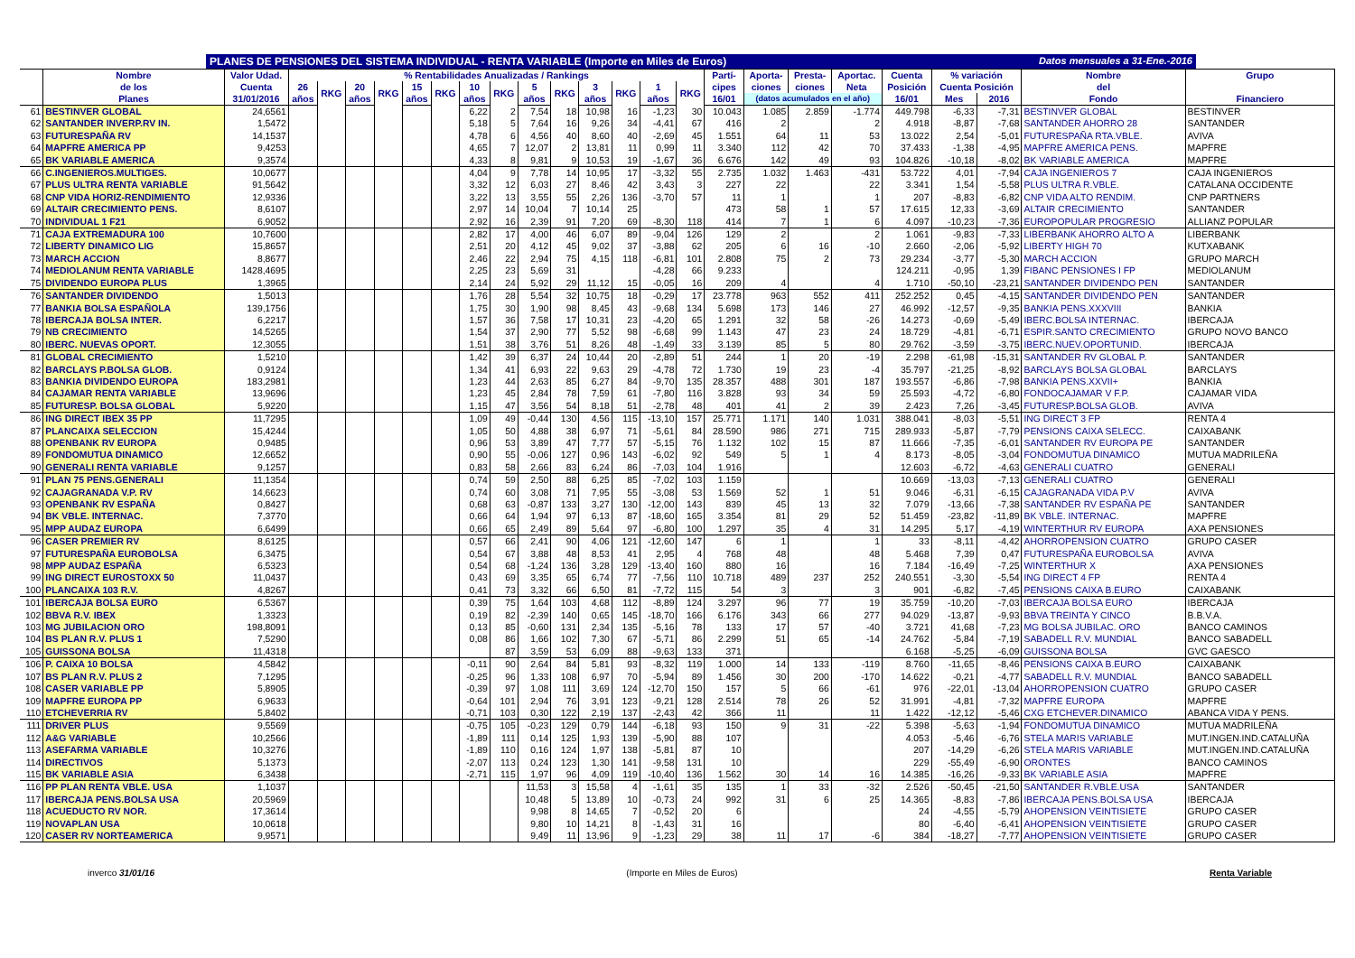PLANES DE PENSIONES DEL SISTEMA INDIVIDUAL - RENTA VARIABLE (Importe en Miles de Euros) Datos mensuales a 31-Ene.-2016
| | Nombre | Valor Udad. | % Rentabilidades Anualizadas / Rankings | | | | | | | | | | | | | | Partí- | Aporta- | Presta- | Aportac. | Cuenta | % variación | | Nombre | Grupo |
| --- | --- | --- | --- | --- | --- | --- | --- | --- | --- | --- | --- | --- | --- | --- | --- | --- | --- | --- | --- | --- | --- | --- | --- | --- | --- |
| | de los | Cuenta | 26 | RKG | 20 | RKG | 15 | RKG | 10 | RKG | 5 | RKG | 3 | RKG | 1 | RKG | cipes | ciones | ciones | Neta | Posición | Cuenta Posición | | del | |
| | Planes | 31/01/2016 | años | | años | | años | | años | | años | | años | | años | | 16/01 | (datos acumulados en el año) | | | 16/01 | Mes | 2016 | Fondo | Financiero |
| 61 | BESTINVER GLOBAL | 24,6561 | | | | | | | 6,22 | 2 | 7,54 | 18 | 10,98 | 16 | -1,23 | 30 | 10.043 | 1.085 | 2.859 | -1.774 | 449.798 | -6,33 | -7,31 | BESTINVER GLOBAL | BESTINVER |
| 62 | SANTANDER INVERP.RV IN. | 1,5472 | | | | | | | 5,18 | 5 | 7,64 | 16 | 9,26 | 34 | -4,41 | 67 | 416 | 2 | | 2 | 4.918 | -8,87 | -7,68 | SANTANDER AHORRO 28 | SANTANDER |
| 63 | FUTURESPAÑA RV | 14,1537 | | | | | | | 4,78 | 6 | 4,56 | 40 | 8,60 | 40 | -2,69 | 45 | 1.551 | 64 | 11 | 53 | 13.022 | 2,54 | -5,01 | FUTURESPAÑA RTA.VBLE. | AVIVA |
| 64 | MAPFRE AMERICA PP | 9,4253 | | | | | | | 4,65 | 7 | 12,07 | 2 | 13,81 | 11 | 0,99 | 11 | 3.340 | 112 | 42 | 70 | 37.433 | -1,38 | -4,95 | MAPFRE AMERICA PENS. | MAPFRE |
| 65 | BK VARIABLE AMERICA | 9,3574 | | | | | | | 4,33 | 8 | 9,81 | 9 | 10,53 | 19 | -1,67 | 36 | 6.676 | 142 | 49 | 93 | 104.826 | -10,18 | -8,02 | BK VARIABLE AMERICA | MAPFRE |
| 66 | C.INGENIEROS.MULTIGES. | 10,0677 | | | | | | | 4,04 | 9 | 7,78 | 14 | 10,95 | 17 | -3,32 | 55 | 2.735 | 1.032 | 1.463 | -431 | 53.722 | 4,01 | -7,94 | CAJA INGENIEROS 7 | CAJA INGENIEROS |
| 67 | PLUS ULTRA RENTA VARIABLE | 91,5642 | | | | | | | 3,32 | 12 | 6,03 | 27 | 8,46 | 42 | 3,43 | 3 | 227 | 22 | | 22 | 3.341 | 1,54 | -5,58 | PLUS ULTRA R.VBLE. | CATALANA OCCIDENTE |
| 68 | CNP VIDA HORIZ-RENDIMIENTO | 12,9336 | | | | | | | 3,22 | 13 | 3,55 | 55 | 2,26 | 136 | -3,70 | 57 | 11 | 1 | | 1 | 207 | -8,83 | -6,82 | CNP VIDA ALTO RENDIM. | CNP PARTNERS |
| 69 | ALTAIR CRECIMIENTO PENS. | 8,6107 | | | | | | | 2,97 | 14 | 10,04 | 7 | 10,14 | 25 | | | 473 | 58 | 1 | 57 | 17.615 | 12,33 | -3,69 | ALTAIR CRECIMIENTO | SANTANDER |
| 70 | INDIVIDUAL 1 F21 | 6,9052 | | | | | | | 2,92 | 16 | 2,39 | 91 | 7,20 | 69 | -8,30 | 118 | 414 | 7 | 1 | 6 | 4.097 | -10,23 | -7,36 | EUROPOPULAR PROGRESIO | ALLIANZ POPULAR |
| 71 | CAJA EXTREMADURA 100 | 10,7600 | | | | | | | 2,82 | 17 | 4,00 | 46 | 6,07 | 89 | -9,04 | 126 | 129 | 2 | | 2 | 1.061 | -9,83 | -7,33 | LIBERBANK AHORRO ALTO A | LIBERBANK |
| 72 | LIBERTY DINAMICO LIG | 15,8657 | | | | | | | 2,51 | 20 | 4,12 | 45 | 9,02 | 37 | -3,88 | 62 | 205 | 6 | 16 | -10 | 2.660 | -2,06 | -5,92 | LIBERTY HIGH 70 | KUTXABANK |
| 73 | MARCH ACCION | 8,8677 | | | | | | | 2,46 | 22 | 2,94 | 75 | 4,15 | 118 | -6,81 | 101 | 2.808 | 75 | 2 | 73 | 29.234 | -3,77 | -5,30 | MARCH ACCION | GRUPO MARCH |
| 74 | MEDIOLANUM RENTA VARIABLE | 1428,4695 | | | | | | | 2,25 | 23 | 5,69 | 31 | | | -4,28 | 66 | 9.233 | | | | 124.211 | -0,95 | 1,39 | FIBANC PENSIONES I FP | MEDIOLANUM |
| 75 | DIVIDENDO EUROPA PLUS | 1,3965 | | | | | | | 2,14 | 24 | 5,92 | 29 | 11,12 | 15 | -0,05 | 16 | 209 | 4 | | 4 | 1.710 | -50,10 | -23,21 | SANTANDER DIVIDENDO PEN | SANTANDER |
| 76 | SANTANDER DIVIDENDO | 1,5013 | | | | | | | 1,76 | 28 | 5,54 | 32 | 10,75 | 18 | -0,29 | 17 | 23.778 | 963 | 552 | 411 | 252.252 | 0,45 | -4,15 | SANTANDER DIVIDENDO PEN | SANTANDER |
| 77 | BANKIA BOLSA ESPAÑOLA | 139,1756 | | | | | | | 1,75 | 30 | 1,90 | 98 | 8,45 | 43 | -9,68 | 134 | 5.698 | 173 | 146 | 27 | 46.992 | -12,57 | -9,35 | BANKIA PENS.XXXVIII | BANKIA |
| 78 | IBERCAJA BOLSA INTER. | 6,2217 | | | | | | | 1,57 | 36 | 7,58 | 17 | 10,31 | 23 | -4,20 | 65 | 1.291 | 32 | 58 | -26 | 14.273 | -0,69 | -5,49 | IBERC.BOLSA INTERNAC. | IBERCAJA |
| 79 | NB CRECIMIENTO | 14,5265 | | | | | | | 1,54 | 37 | 2,90 | 77 | 5,52 | 98 | -6,68 | 99 | 1.143 | 47 | 23 | 24 | 18.729 | -4,81 | -6,71 | ESPIR.SANTO CRECIMIENTO | GRUPO NOVO BANCO |
| 80 | IBERC. NUEVAS OPORT. | 12,3055 | | | | | | | 1,51 | 38 | 3,76 | 51 | 8,26 | 48 | -1,49 | 33 | 3.139 | 85 | 5 | 80 | 29.762 | -3,59 | -3,75 | IBERC.NUEV.OPORTUNID. | IBERCAJA |
| 81 | GLOBAL CRECIMIENTO | 1,5210 | | | | | | | 1,42 | 39 | 6,37 | 24 | 10,44 | 20 | -2,89 | 51 | 244 | 1 | 20 | -19 | 2.298 | -61,98 | -15,31 | SANTANDER RV GLOBAL P. | SANTANDER |
| 82 | BARCLAYS P.BOLSA GLOB. | 0,9124 | | | | | | | 1,34 | 41 | 6,93 | 22 | 9,63 | 29 | -4,78 | 72 | 1.730 | 19 | 23 | -4 | 35.797 | -21,25 | -8,92 | BARCLAYS BOLSA GLOBAL | BARCLAYS |
| 83 | BANKIA DIVIDENDO EUROPA | 183,2981 | | | | | | | 1,23 | 44 | 2,63 | 85 | 6,27 | 84 | -9,70 | 135 | 28.357 | 488 | 301 | 187 | 193.557 | -6,86 | -7,98 | BANKIA PENS.XXVII+ | BANKIA |
| 84 | CAJAMAR RENTA VARIABLE | 13,9696 | | | | | | | 1,23 | 45 | 2,84 | 78 | 7,59 | 61 | -7,80 | 116 | 3.828 | 93 | 34 | 59 | 25.593 | -4,72 | -6,80 | FONDOCAJAMAR V F.P. | CAJAMAR VIDA |
| 85 | FUTURESP. BOLSA GLOBAL | 5,9220 | | | | | | | 1,15 | 47 | 3,56 | 54 | 8,18 | 51 | -2,78 | 48 | 401 | 41 | 2 | 39 | 2.423 | 7,26 | -3,45 | FUTURESP.BOLSA GLOB. | AVIVA |
| 86 | ING DIRECT IBEX 35 PP | 11,7295 | | | | | | | 1,09 | 49 | -0,44 | 130 | 4,56 | 115 | -13,10 | 157 | 25.771 | 1.171 | 140 | 1.031 | 388.041 | -8,03 | -5,51 | ING DIRECT 3 FP | RENTA 4 |
| 87 | PLANCAIXA SELECCION | 15,4244 | | | | | | | 1,05 | 50 | 4,88 | 38 | 6,97 | 71 | -5,61 | 84 | 28.590 | 986 | 271 | 715 | 289.933 | -5,87 | -7,79 | PENSIONS CAIXA SELECC. | CAIXABANK |
| 88 | OPENBANK RV EUROPA | 0,9485 | | | | | | | 0,96 | 53 | 3,89 | 47 | 7,77 | 57 | -5,15 | 76 | 1.132 | 102 | 15 | 87 | 11.666 | -7,35 | -6,01 | SANTANDER RV EUROPA PE | SANTANDER |
| 89 | FONDOMUTUA DINAMICO | 12,6652 | | | | | | | 0,90 | 55 | -0,06 | 127 | 0,96 | 143 | -6,02 | 92 | 549 | 5 | 1 | 4 | 8.173 | -8,05 | -3,04 | FONDOMUTUA DINAMICO | MUTUA MADRILEÑA |
| 90 | GENERALI RENTA VARIABLE | 9,1257 | | | | | | | 0,83 | 58 | 2,66 | 83 | 6,24 | 86 | -7,03 | 104 | 1.916 | | | | 12.603 | -6,72 | -4,63 | GENERALI CUATRO | GENERALI |
| 91 | PLAN 75 PENS.GENERALI | 11,1354 | | | | | | | 0,74 | 59 | 2,50 | 88 | 6,25 | 85 | -7,02 | 103 | 1.159 | | | | 10.669 | -13,03 | -7,13 | GENERALI CUATRO | GENERALI |
| 92 | CAJAGRANADA V.P. RV | 14,6623 | | | | | | | 0,74 | 60 | 3,08 | 71 | 7,95 | 55 | -3,08 | 53 | 1.569 | 52 | 1 | 51 | 9.046 | -6,31 | -6,15 | CAJAGRANADA VIDA P.V | AVIVA |
| 93 | OPENBANK RV ESPAÑA | 0,8427 | | | | | | | 0,68 | 63 | -0,87 | 133 | 3,27 | 130 | -12,00 | 143 | 839 | 45 | 13 | 32 | 7.079 | -13,66 | -7,38 | SANTANDER RV ESPAÑA PE | SANTANDER |
| 94 | BK VBLE. INTERNAC. | 7,3770 | | | | | | | 0,66 | 64 | 1,94 | 97 | 6,13 | 87 | -18,60 | 165 | 3.354 | 81 | 29 | 52 | 51.459 | -23,82 | -11,89 | BK VBLE. INTERNAC. | MAPFRE |
| 95 | MPP AUDAZ EUROPA | 6,6499 | | | | | | | 0,66 | 65 | 2,49 | 89 | 5,64 | 97 | -6,80 | 100 | 1.297 | 35 | 4 | 31 | 14.295 | 5,17 | -4,19 | WINTERTHUR RV EUROPA | AXA PENSIONES |
| 96 | CASER PREMIER RV | 8,6125 | | | | | | | 0,57 | 66 | 2,41 | 90 | 4,06 | 121 | -12,60 | 147 | 6 | 1 | | 1 | 33 | -8,11 | -4,42 | AHORROPENSION CUATRO | GRUPO CASER |
| 97 | FUTURESPAÑA EUROBOLSA | 6,3475 | | | | | | | 0,54 | 67 | 3,88 | 48 | 8,53 | 41 | 2,95 | 4 | 768 | 48 | | 48 | 5.468 | 7,39 | 0,47 | FUTURESPAÑA EUROBOLSA | AVIVA |
| 98 | MPP AUDAZ ESPAÑA | 6,5323 | | | | | | | 0,54 | 68 | -1,24 | 136 | 3,28 | 129 | -13,40 | 160 | 880 | 16 | | 16 | 7.184 | -16,49 | -7,25 | WINTERTHUR X | AXA PENSIONES |
| 99 | ING DIRECT EUROSTOXX 50 | 11,0437 | | | | | | | 0,43 | 69 | 3,35 | 65 | 6,74 | 77 | -7,56 | 110 | 10.718 | 489 | 237 | 252 | 240.551 | -3,30 | -5,54 | ING DIRECT 4 FP | RENTA 4 |
| 100 | PLANCAIXA 103 R.V. | 4,8267 | | | | | | | 0,41 | 73 | 3,32 | 66 | 6,50 | 81 | -7,72 | 115 | 54 | 3 | | 3 | 901 | -6,82 | -7,45 | PENSIONS CAIXA B.EURO | CAIXABANK |
| 101 | IBERCAJA BOLSA EURO | 6,5367 | | | | | | | 0,39 | 75 | 1,64 | 103 | 4,68 | 112 | -8,89 | 124 | 3.297 | 96 | 77 | 19 | 35.759 | -10,20 | -7,03 | IBERCAJA BOLSA EURO | IBERCAJA |
| 102 | BBVA R.V. IBEX | 1,3323 | | | | | | | 0,19 | 82 | -2,39 | 140 | 0,65 | 145 | -18,70 | 166 | 6.176 | 343 | 66 | 277 | 94.029 | -13,87 | -9,93 | BBVA TREINTA Y CINCO | B.B.V.A. |
| 103 | MG JUBILACION ORO | 198,8091 | | | | | | | 0,13 | 85 | -0,60 | 131 | 2,34 | 135 | -5,16 | 78 | 133 | 17 | 57 | -40 | 3.721 | 41,68 | -7,23 | MG BOLSA JUBILAC. ORO | BANCO CAMINOS |
| 104 | BS PLAN R.V. PLUS 1 | 7,5290 | | | | | | | 0,08 | 86 | 1,66 | 102 | 7,30 | 67 | -5,71 | 86 | 2.299 | 51 | 65 | -14 | 24.762 | -5,84 | -7,19 | SABADELL R.V. MUNDIAL | BANCO SABADELL |
| 105 | GUISSONA BOLSA | 11,4318 | | | | | | | | 87 | 3,59 | 53 | 6,09 | 88 | -9,63 | 133 | 371 | | | | 6.168 | -5,25 | -6,09 | GUISSONA BOLSA | GVC GAESCO |
| 106 | P. CAIXA 10 BOLSA | 4,5842 | | | | | | | -0,11 | 90 | 2,64 | 84 | 5,81 | 93 | -8,32 | 119 | 1.000 | 14 | 133 | -119 | 8.760 | -11,65 | -8,46 | PENSIONS CAIXA B.EURO | CAIXABANK |
| 107 | BS PLAN R.V. PLUS 2 | 7,1295 | | | | | | | -0,25 | 96 | 1,33 | 108 | 6,97 | 70 | -5,94 | 89 | 1.456 | 30 | 200 | -170 | 14.622 | -0,21 | -4,77 | SABADELL R.V. MUNDIAL | BANCO SABADELL |
| 108 | CASER VARIABLE PP | 5,8905 | | | | | | | -0,39 | 97 | 1,08 | 111 | 3,69 | 124 | -12,70 | 150 | 157 | 5 | 66 | -61 | 976 | -22,01 | -13,04 | AHORROPENSION CUATRO | GRUPO CASER |
| 109 | MAPFRE EUROPA PP | 6,9633 | | | | | | | -0,64 | 101 | 2,94 | 76 | 3,91 | 123 | -9,21 | 128 | 2.514 | 78 | 26 | 52 | 31.991 | -4,81 | -7,32 | MAPFRE EUROPA | MAPFRE |
| 110 | ETCHEVERRIA RV | 5,8402 | | | | | | | -0,71 | 103 | 0,30 | 122 | 2,19 | 137 | -2,43 | 42 | 366 | 11 | | 11 | 1.422 | -12,12 | -5,46 | CXG ETCHEVER.DINAMICO | ABANCA VIDA Y PENS. |
| 111 | DRIVER PLUS | 9,5569 | | | | | | | -0,75 | 105 | -0,23 | 129 | 0,79 | 144 | -6,18 | 93 | 150 | 9 | 31 | -22 | 5.398 | -5,63 | -1,94 | FONDOMUTUA DINAMICO | MUTUA MADRILEÑA |
| 112 | A&G VARIABLE | 10,2566 | | | | | | | -1,89 | 111 | 0,14 | 125 | 1,93 | 139 | -5,90 | 88 | 107 | | | | 4.053 | -5,46 | -6,76 | STELA MARIS VARIABLE | MUT.INGEN.IND.CATALUÑA |
| 113 | ASEFARMA VARIABLE | 10,3276 | | | | | | | -1,89 | 110 | 0,16 | 124 | 1,97 | 138 | -5,81 | 87 | 10 | | | | 207 | -14,29 | -6,26 | STELA MARIS VARIABLE | MUT.INGEN.IND.CATALUÑA |
| 114 | DIRECTIVOS | 5,1373 | | | | | | | -2,07 | 113 | 0,24 | 123 | 1,30 | 141 | -9,58 | 131 | 10 | | | | 229 | -55,49 | -6,90 | ORONTES | BANCO CAMINOS |
| 115 | BK VARIABLE ASIA | 6,3438 | | | | | | | -2,71 | 115 | 1,97 | 96 | 4,09 | 119 | -10,40 | 136 | 1.562 | 30 | 14 | 16 | 14.385 | -16,26 | -9,33 | BK VARIABLE ASIA | MAPFRE |
| 116 | PP PLAN RENTA VBLE. USA | 1,1037 | | | | | | | | | 11,53 | 3 | 15,58 | 4 | -1,61 | 35 | 135 | 1 | 33 | -32 | 2.526 | -50,45 | -21,50 | SANTANDER R.VBLE.USA | SANTANDER |
| 117 | IBERCAJA PENS.BOLSA USA | 20,5969 | | | | | | | | | 10,48 | 5 | 13,89 | 10 | -0,73 | 24 | 992 | 31 | 6 | 25 | 14.365 | -8,83 | -7,86 | IBERCAJA PENS.BOLSA USA | IBERCAJA |
| 118 | ACUEDUCTO RV NOR. | 17,3614 | | | | | | | | | 9,98 | 8 | 14,65 | 7 | -0,52 | 20 | 6 | | | | 24 | -4,55 | -5,79 | AHOPENSION VEINTISIETE | GRUPO CASER |
| 119 | NOVAPLAN USA | 10,0618 | | | | | | | | | 9,80 | 10 | 14,21 | 8 | -1,43 | 31 | 16 | | | | 80 | -6,40 | -6,41 | AHOPENSION VEINTISIETE | GRUPO CASER |
| 120 | CASER RV NORTEAMERICA | 9,9571 | | | | | | | | | 9,49 | 11 | 13,96 | 9 | -1,23 | 29 | 38 | 11 | 17 | -6 | 384 | -18,27 | -7,77 | AHOPENSION VEINTISIETE | GRUPO CASER |
inverco 31/01/16 (Importe en Miles de Euros) Renta Variable